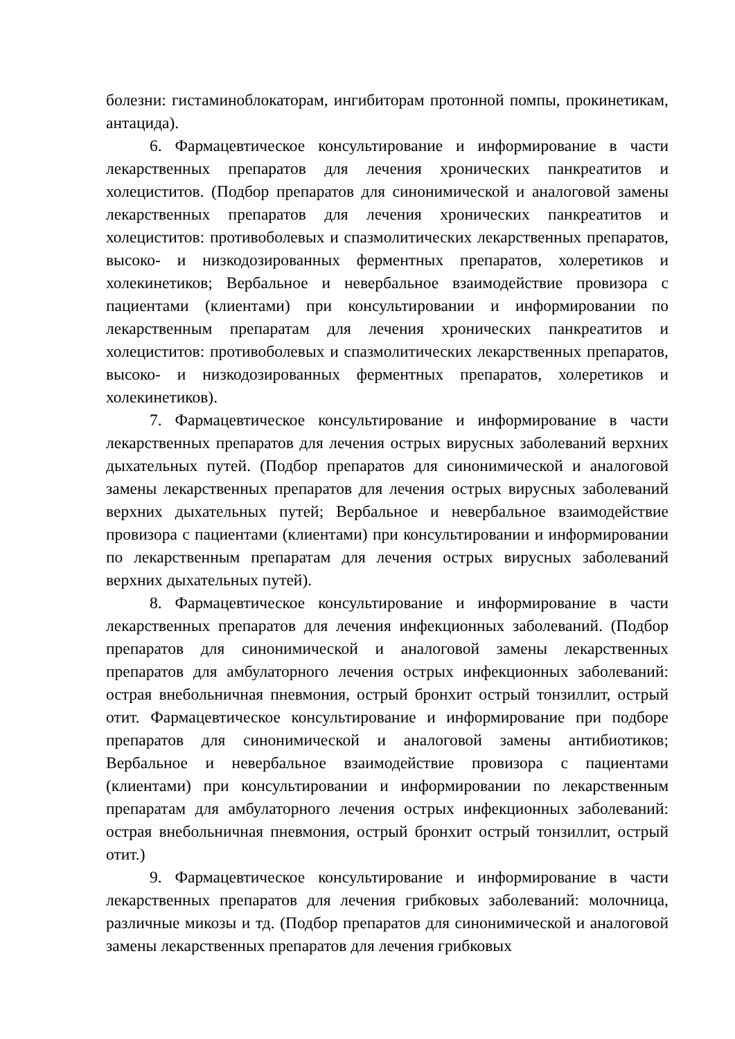болезни: гистаминоблокаторам, ингибиторам протонной помпы, прокинетикам, антацида).
6. Фармацевтическое консультирование и информирование в части лекарственных препаратов для лечения хронических панкреатитов и холециститов. (Подбор препаратов для синонимической и аналоговой замены лекарственных препаратов для лечения хронических панкреатитов и холециститов: противоболевых и спазмолитических лекарственных препаратов, высоко- и низкодозированных ферментных препаратов, холеретиков и холекинетиков; Вербальное и невербальное взаимодействие провизора с пациентами (клиентами) при консультировании и информировании по лекарственным препаратам для лечения хронических панкреатитов и холециститов: противоболевых и спазмолитических лекарственных препаратов, высоко- и низкодозированных ферментных препаратов, холеретиков и холекинетиков).
7. Фармацевтическое консультирование и информирование в части лекарственных препаратов для лечения острых вирусных заболеваний верхних дыхательных путей. (Подбор препаратов для синонимической и аналоговой замены лекарственных препаратов для лечения острых вирусных заболеваний верхних дыхательных путей; Вербальное и невербальное взаимодействие провизора с пациентами (клиентами) при консультировании и информировании по лекарственным препаратам для лечения острых вирусных заболеваний верхних дыхательных путей).
8. Фармацевтическое консультирование и информирование в части лекарственных препаратов для лечения инфекционных заболеваний. (Подбор препаратов для синонимической и аналоговой замены лекарственных препаратов для амбулаторного лечения острых инфекционных заболеваний: острая внебольничная пневмония, острый бронхит острый тонзиллит, острый отит. Фармацевтическое консультирование и информирование при подборе препаратов для синонимической и аналоговой замены антибиотиков; Вербальное и невербальное взаимодействие провизора с пациентами (клиентами) при консультировании и информировании по лекарственным препаратам для амбулаторного лечения острых инфекционных заболеваний: острая внебольничная пневмония, острый бронхит острый тонзиллит, острый отит.)
9. Фармацевтическое консультирование и информирование в части лекарственных препаратов для лечения грибковых заболеваний: молочница, различные микозы и тд. (Подбор препаратов для синонимической и аналоговой замены лекарственных препаратов для лечения грибковых